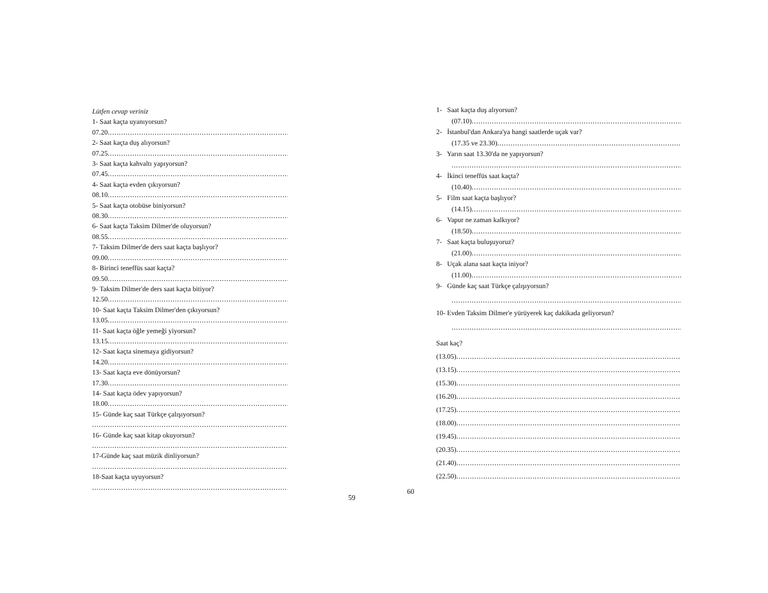Lütfen cevap veriniz
1- Saat kaçta uyanıyorsun?
07.20 ..........................................................................................
2- Saat kaçta duş alıyorsun?
07.25..........................................................................................
3- Saat kaçta kahvaltı yapıyorsun?
07.45..........................................................................................
4- Saat kaçta evden çıkıyorsun?
08.10..........................................................................................
5- Saat kaçta otobüse biniyorsun?
08.30..........................................................................................
6- Saat kaçta Taksim Dilmer'de oluyorsun?
08.55..........................................................................................
7- Taksim Dilmer'de ders saat kaçta başlıyor?
09.00..........................................................................................
8- Birinci teneffüs saat kaçta?
09.50..........................................................................................
9- Taksim Dilmer'de ders saat kaçta bitiyor?
12.50..........................................................................................
10- Saat kaçta Taksim Dilmer'den çıkıyorsun?
13.05..........................................................................................
11- Saat kaçta öğle yemeği yiyorsun?
13.15..........................................................................................
12- Saat kaçta sinemaya gidiyorsun?
14.20..........................................................................................
13- Saat kaçta eve dönüyorsun?
17.30..........................................................................................
14- Saat kaçta ödev yapıyorsun?
18.00..........................................................................................
15- Günde kaç saat Türkçe çalışıyorsun?
..............................................................................................
16- Günde kaç saat kitap okuyorsun?
..............................................................................................
17-Günde kaç saat müzik dinliyorsun?
..............................................................................................
18-Saat kaçta uyuyorsun?
..............................................................................................
59
60
1- Saat kaçta duş alıyorsun?
(07.10) ......................................................................................................
2- İstanbul'dan Ankara'ya hangi saatlerde uçak var?
(17.35 ve 23.30)......................................................................................................
3- Yarın saat 13.30'da ne yapıyorsun?
..........................................................................................................
4- İkinci teneffüs saat kaçta?
(10.40) ......................................................................................................
5- Film saat kaçta başlıyor?
(14.15) ......................................................................................................
6- Vapur ne zaman kalkıyor?
(18.50) ......................................................................................................
7- Saat kaçta buluşuyoruz?
(21.00)......................................................................................................
8- Uçak alana saat kaçta iniyor?
(11.00)......................................................................................................
9- Günde kaç saat Türkçe çalışıyorsun?
..........................................................................................................
10- Evden Taksim Dilmer'e yürüyerek kaç dakikada geliyorsun?
..........................................................................................................
Saat kaç?
(13.05) ..............................................................................................................
(13.15) ..............................................................................................................
(15.30) ..............................................................................................................
(16.20) ..............................................................................................................
(17.25) ..............................................................................................................
(18.00) ..............................................................................................................
(19.45) ..............................................................................................................
(20.35) ..............................................................................................................
(21.40) ..............................................................................................................
(22.50) ..............................................................................................................